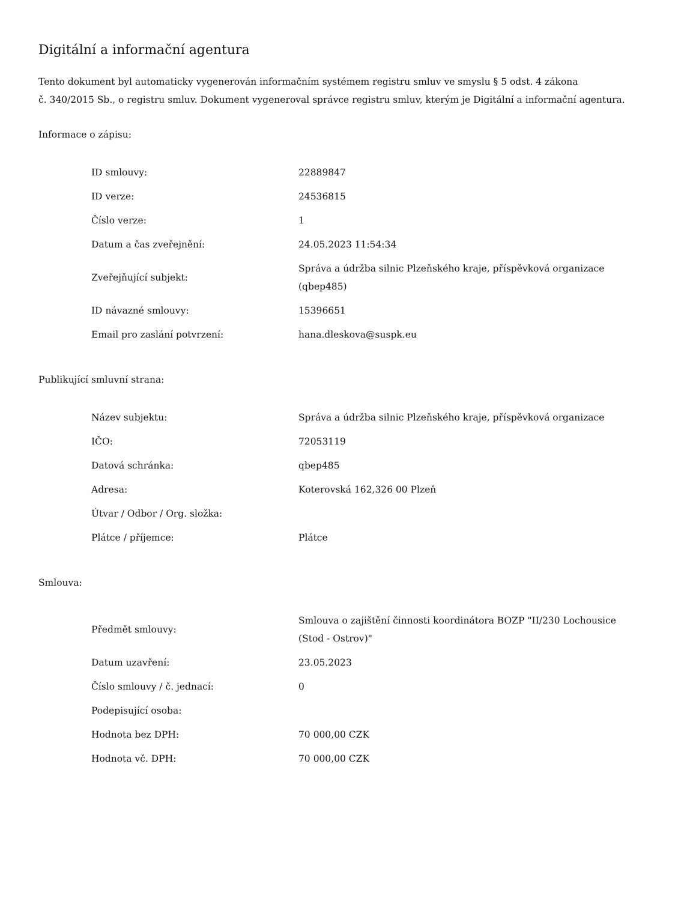Digitální a informační agentura
Tento dokument byl automaticky vygenerován informačním systémem registru smluv ve smyslu § 5 odst. 4 zákona
č. 340/2015 Sb., o registru smluv. Dokument vygeneroval správce registru smluv, kterým je Digitální a informační agentura.
Informace o zápisu:
| ID smlouvy: | 22889847 |
| ID verze: | 24536815 |
| Číslo verze: | 1 |
| Datum a čas zveřejnění: | 24.05.2023 11:54:34 |
| Zveřejňující subjekt: | Správa a údržba silnic Plzeňského kraje, příspěvková organizace (qbep485) |
| ID návazné smlouvy: | 15396651 |
| Email pro zaslání potvrzení: | hana.dleskova@suspk.eu |
Publikující smluvní strana:
| Název subjektu: | Správa a údržba silnic Plzeňského kraje, příspěvková organizace |
| IČO: | 72053119 |
| Datová schránka: | qbep485 |
| Adresa: | Koterovská 162,326 00 Plzeň |
| Útvar / Odbor / Org. složka: | |
| Plátce / příjemce: | Plátce |
Smlouva:
| Předmět smlouvy: | Smlouva o zajištění činnosti koordinátora BOZP "II/230 Lochousice (Stod - Ostrov)" |
| Datum uzavření: | 23.05.2023 |
| Číslo smlouvy / č. jednací: | 0 |
| Podepisující osoba: | |
| Hodnota bez DPH: | 70 000,00 CZK |
| Hodnota vč. DPH: | 70 000,00 CZK |